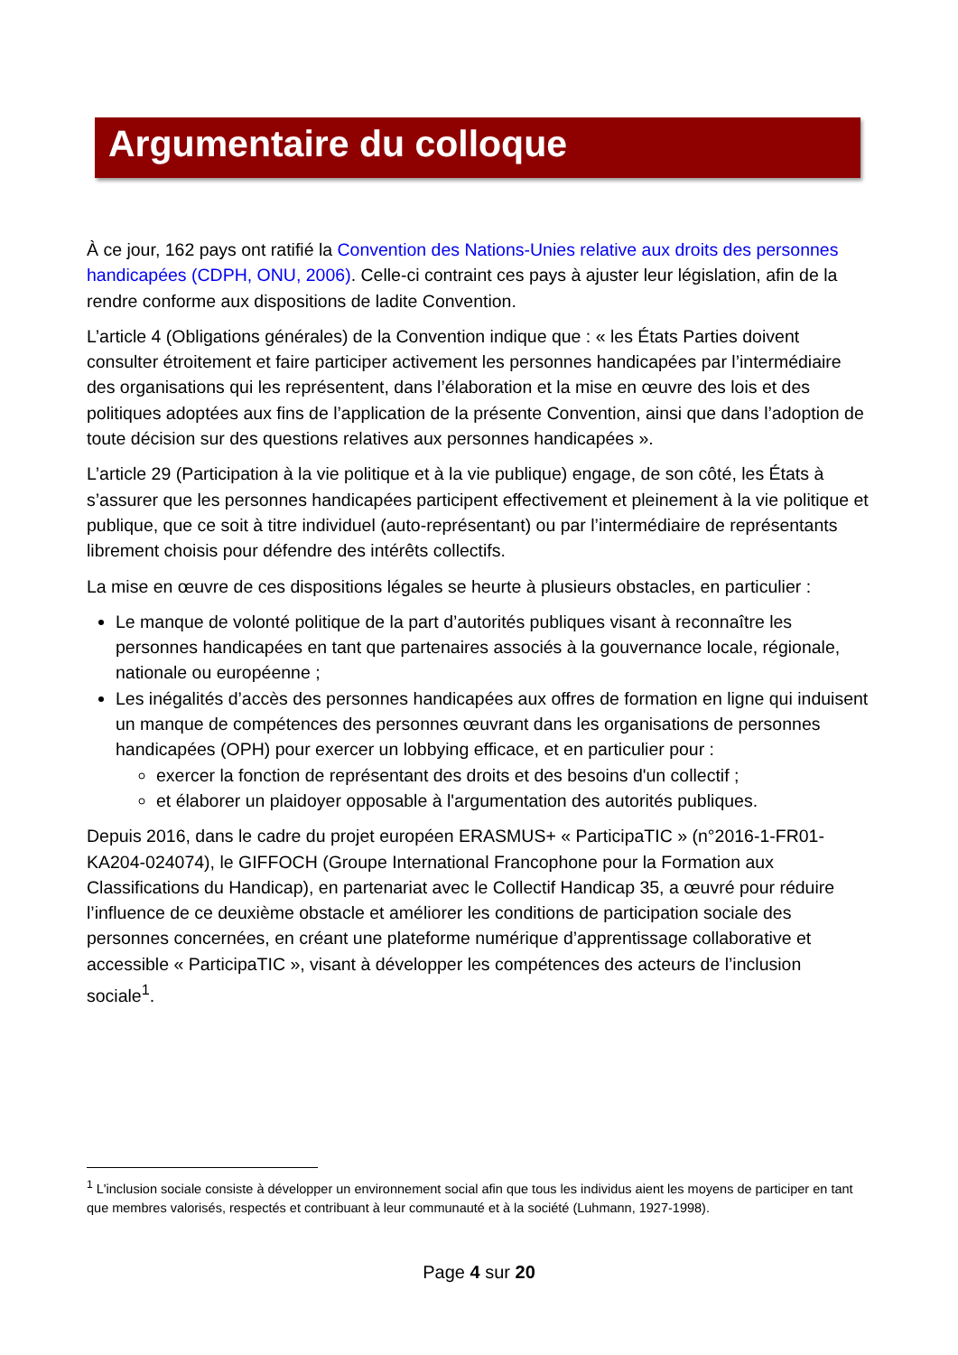Argumentaire du colloque
À ce jour, 162 pays ont ratifié la Convention des Nations-Unies relative aux droits des personnes handicapées (CDPH, ONU, 2006). Celle-ci contraint ces pays à ajuster leur législation, afin de la rendre conforme aux dispositions de ladite Convention.
L’article 4 (Obligations générales) de la Convention indique que : « les États Parties doivent consulter étroitement et faire participer activement les personnes handicapées par l’intermédiaire des organisations qui les représentent, dans l’élaboration et la mise en œuvre des lois et des politiques adoptées aux fins de l’application de la présente Convention, ainsi que dans l’adoption de toute décision sur des questions relatives aux personnes handicapées ».
L’article 29 (Participation à la vie politique et à la vie publique) engage, de son côté, les États à s’assurer que les personnes handicapées participent effectivement et pleinement à la vie politique et publique, que ce soit à titre individuel (auto-représentant) ou par l’intermédiaire de représentants librement choisis pour défendre des intérêts collectifs.
La mise en œuvre de ces dispositions légales se heurte à plusieurs obstacles, en particulier :
Le manque de volonté politique de la part d’autorités publiques visant à reconnaître les personnes handicapées en tant que partenaires associés à la gouvernance locale, régionale, nationale ou européenne ;
Les inégalités d’accès des personnes handicapées aux offres de formation en ligne qui induisent un manque de compétences des personnes œuvrant dans les organisations de personnes handicapées (OPH) pour exercer un lobbying efficace, et en particulier pour :
exercer la fonction de représentant des droits et des besoins d'un collectif ;
et élaborer un plaidoyer opposable à l'argumentation des autorités publiques.
Depuis 2016, dans le cadre du projet européen ERASMUS+ « ParticipaTIC » (n°2016-1-FR01-KA204-024074), le GIFFOCH (Groupe International Francophone pour la Formation aux Classifications du Handicap), en partenariat avec le Collectif Handicap 35, a œuvré pour réduire l’influence de ce deuxième obstacle et améliorer les conditions de participation sociale des personnes concernées, en créant une plateforme numérique d’apprentissage collaborative et accessible « ParticipaTIC », visant à développer les compétences des acteurs de l’inclusion sociale<sup>1</sup>.
<sup>1</sup> L'inclusion sociale consiste à développer un environnement social afin que tous les individus aient les moyens de participer en tant que membres valorisés, respectés et contribuant à leur communauté et à la société (Luhmann, 1927-1998).
Page 4 sur 20